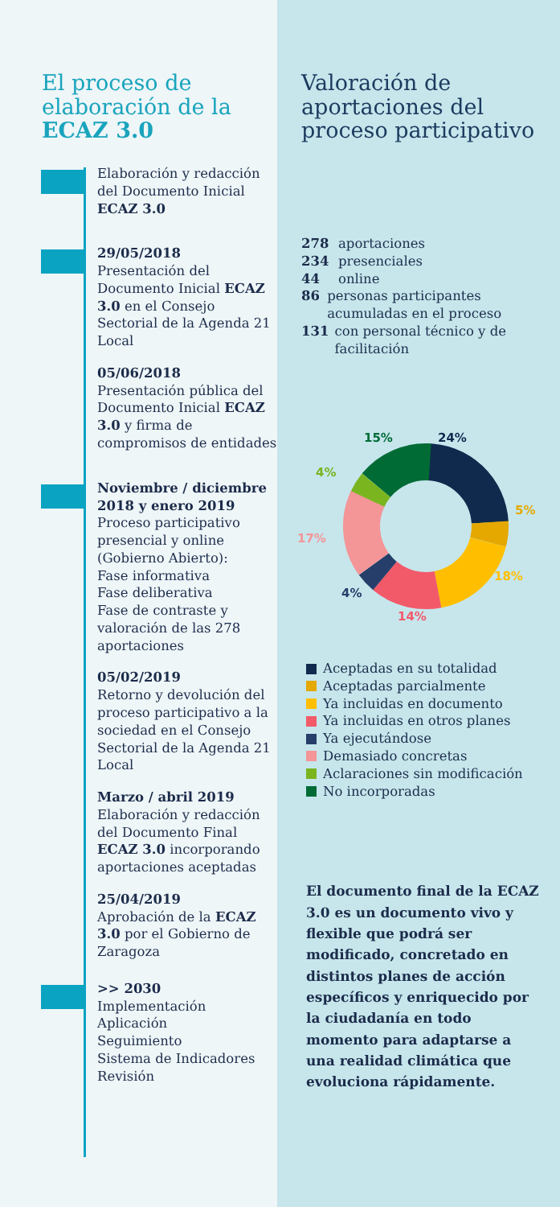El proceso de elaboración de la ECAZ 3.0
Elaboración y redacción del Documento Inicial ECAZ 3.0
29/05/2018
Presentación del Documento Inicial ECAZ 3.0 en el Consejo Sectorial de la Agenda 21 Local
05/06/2018
Presentación pública del Documento Inicial ECAZ 3.0 y firma de compromisos de entidades
Noviembre / diciembre 2018 y enero 2019
Proceso participativo presencial y online (Gobierno Abierto):
Fase informativa
Fase deliberativa
Fase de contraste y valoración de las 278 aportaciones
05/02/2019
Retorno y devolución del proceso participativo a la sociedad en el Consejo Sectorial de la Agenda 21 Local
Marzo / abril 2019
Elaboración y redacción del Documento Final ECAZ 3.0 incorporando aportaciones aceptadas
25/04/2019
Aprobación de la ECAZ 3.0 por el Gobierno de Zaragoza
>> 2030
Implementación
Aplicación
Seguimiento
Sistema de Indicadores
Revisión
Valoración de aportaciones del proceso participativo
278 aportaciones
234 presenciales
44 online
86 personas participantes acumuladas en el proceso
131 con personal técnico y de facilitación
24%
5%
18%
14%
4%
17%
4%
15%
Aceptadas en su totalidad
Aceptadas parcialmente
Ya incluidas en documento
Ya incluidas en otros planes
Ya ejecutándose
Demasiado concretas
Aclaraciones sin modificación
No incorporadas
El documento final de la ECAZ 3.0 es un documento vivo y flexible que podrá ser modificado, concretado en distintos planes de acción específicos y enriquecido por la ciudadanía en todo momento para adaptarse a una realidad climática que evoluciona rápidamente.